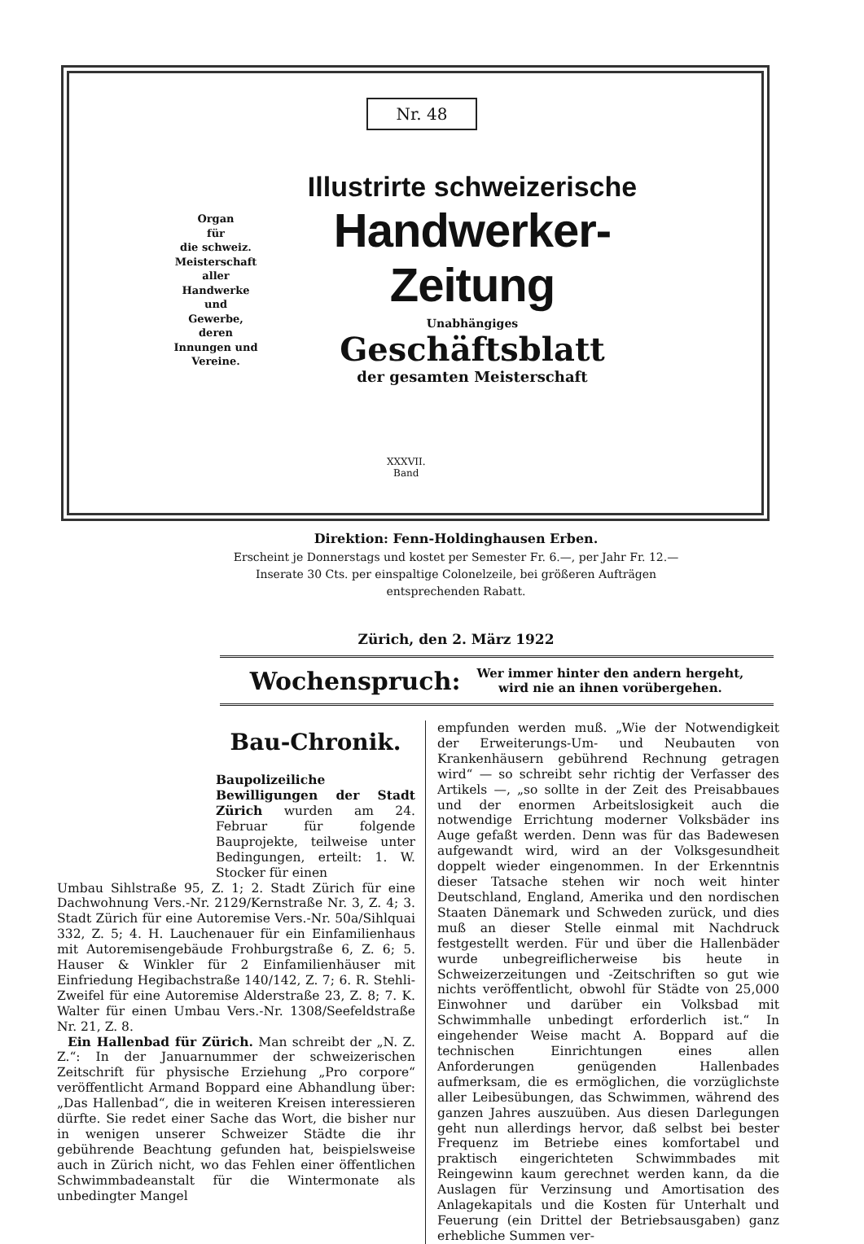Nr. 48
Organ
für
die schweiz.
Meisterschaft
aller
Handwerke
und
Gewerbe,
deren
Innungen und
Vereine.
Illustrirte schweizerische
Handwerker-Zeitung
Unabhängiges
Geschäftsblatt
der gesamten Meisterschaft
XXXVII.
Band
Direktion: Fenn-Holdinghausen Erben.
Erscheint je Donnerstags und kostet per Semester Fr. 6.—, per Jahr Fr. 12.—
Inserate 30 Cts. per einspaltige Colonelzeile, bei größeren Aufträgen
entsprechenden Rabatt.
Zürich, den 2. März 1922
Wochenspruch: Wer immer hinter den andern hergeht,
wird nie an ihnen vorübergehen.
Bau-Chronik.
Baupolizeiliche Bewilligungen der Stadt Zürich wurden am 24. Februar für folgende Bauprojekte, teilweise unter Bedingungen, erteilt: 1. W. Stocker für einen
Umbau Sihlstraße 95, Z. 1; 2. Stadt Zürich für eine Dachwohnung Vers.-Nr. 2129/Kernstraße Nr. 3, Z. 4; 3. Stadt Zürich für eine Autoremise Vers.-Nr. 50a/Sihlquai 332, Z. 5; 4. H. Lauchenauer für ein Einfamilienhaus mit Autoremisengebäude Frohburgstraße 6, Z. 6; 5. Hauser & Winkler für 2 Einfamilienhäuser mit Einfriedung Hegibachstraße 140/142, Z. 7; 6. R. Stehli-Zweifel für eine Autoremise Alderstraße 23, Z. 8; 7. K. Walter für einen Umbau Vers.-Nr. 1308/Seefeldstraße Nr. 21, Z. 8.
Ein Hallenbad für Zürich. Man schreibt der „N. Z. Z.“: In der Januarnummer der schweizerischen Zeitschrift für physische Erziehung „Pro corpore“ veröffentlicht Armand Boppard eine Abhandlung über: „Das Hallenbad“, die in weiteren Kreisen interessieren dürfte. Sie redet einer Sache das Wort, die bisher nur in wenigen unserer Schweizer Städte die ihr gebührende Beachtung gefunden hat, beispielsweise auch in Zürich nicht, wo das Fehlen einer öffentlichen Schwimmbadeanstalt für die Wintermonate als unbedingter Mangel
empfunden werden muß. „Wie der Notwendigkeit der Erweiterungs-Um- und Neubauten von Krankenhäusern gebührend Rechnung getragen wird“ — so schreibt sehr richtig der Verfasser des Artikels —, „so sollte in der Zeit des Preisabbaues und der enormen Arbeitslosigkeit auch die notwendige Errichtung moderner Volksbäder ins Auge gefaßt werden. Denn was für das Badewesen aufgewandt wird, wird an der Volksgesundheit doppelt wieder eingenommen. In der Erkenntnis dieser Tatsache stehen wir noch weit hinter Deutschland, England, Amerika und den nordischen Staaten Dänemark und Schweden zurück, und dies muß an dieser Stelle einmal mit Nachdruck festgestellt werden. Für und über die Hallenbäder wurde unbegreiflicherweise bis heute in Schweizerzeitungen und -Zeitschriften so gut wie nichts veröffentlicht, obwohl für Städte von 25,000 Einwohner und darüber ein Volksbad mit Schwimmhalle unbedingt erforderlich ist.“ In eingehender Weise macht A. Boppard auf die technischen Einrichtungen eines allen Anforderungen genügenden Hallenbades aufmerksam, die es ermöglichen, die vorzüglichste aller Leibesübungen, das Schwimmen, während des ganzen Jahres auszuüben. Aus diesen Darlegungen geht nun allerdings hervor, daß selbst bei bester Frequenz im Betriebe eines komfortabel und praktisch eingerichteten Schwimmbades mit Reingewinn kaum gerechnet werden kann, da die Auslagen für Verzinsung und Amortisation des Anlagekapitals und die Kosten für Unterhalt und Feuerung (ein Drittel der Betriebsausgaben) ganz erhebliche Summen ver-